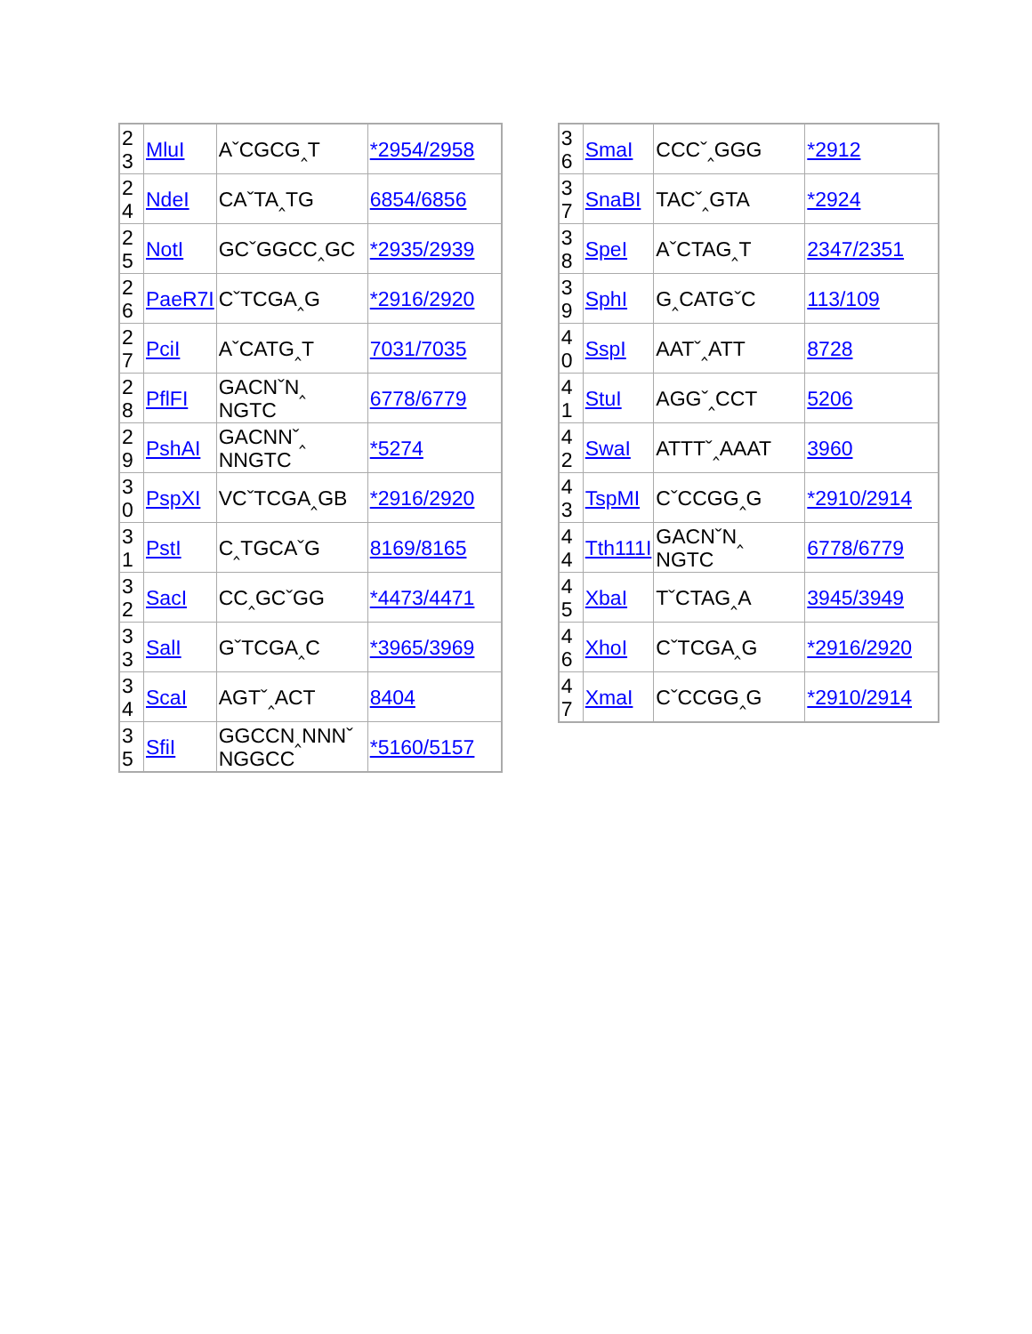| 2 3 | MluI | AˇCGCG‸T | *2954/2958 |
| 2 4 | NdeI | CAˇTA‸TG | 6854/6856 |
| 2 5 | NotI | GCˇGGCC‸GC | *2935/2939 |
| 2 6 | PaeR7I | CˇTCGA‸G | *2916/2920 |
| 2 7 | PciI | AˇCATG‸T | 7031/7035 |
| 2 8 | PflFI | GACNˇN‸ NGTC | 6778/6779 |
| 2 9 | PshAI | GACNNˇ‸ NNGTC | *5274 |
| 3 0 | PspXI | VCˇTCGA‸GB | *2916/2920 |
| 3 1 | PstI | C‸TGCAˇG | 8169/8165 |
| 3 2 | SacI | CC‸GCˇGG | *4473/4471 |
| 3 3 | SalI | GˇTCGA‸C | *3965/3969 |
| 3 4 | ScaI | AGTˇ‸ACT | 8404 |
| 3 5 | SfiI | GGCCN‸NNNˇ NGGCC | *5160/5157 |
| 3 6 | SmaI | CCCˇ‸GGG | *2912 |
| 3 7 | SnaBI | TACˇ‸GTA | *2924 |
| 3 8 | SpeI | AˇCTAG‸T | 2347/2351 |
| 3 9 | SphI | G‸CATGˇC | 113/109 |
| 4 0 | SspI | AATˇ‸ATT | 8728 |
| 4 1 | StuI | AGGˇ‸CCT | 5206 |
| 4 2 | SwaI | ATTTˇ‸AAAT | 3960 |
| 4 3 | TspMI | CˇCCGG‸G | *2910/2914 |
| 4 4 | Tth111I | GACNˇN‸ NGTC | 6778/6779 |
| 4 5 | XbaI | TˇCTAG‸A | 3945/3949 |
| 4 6 | XhoI | CˇTCGA‸G | *2916/2920 |
| 4 7 | XmaI | CˇCCGG‸G | *2910/2914 |